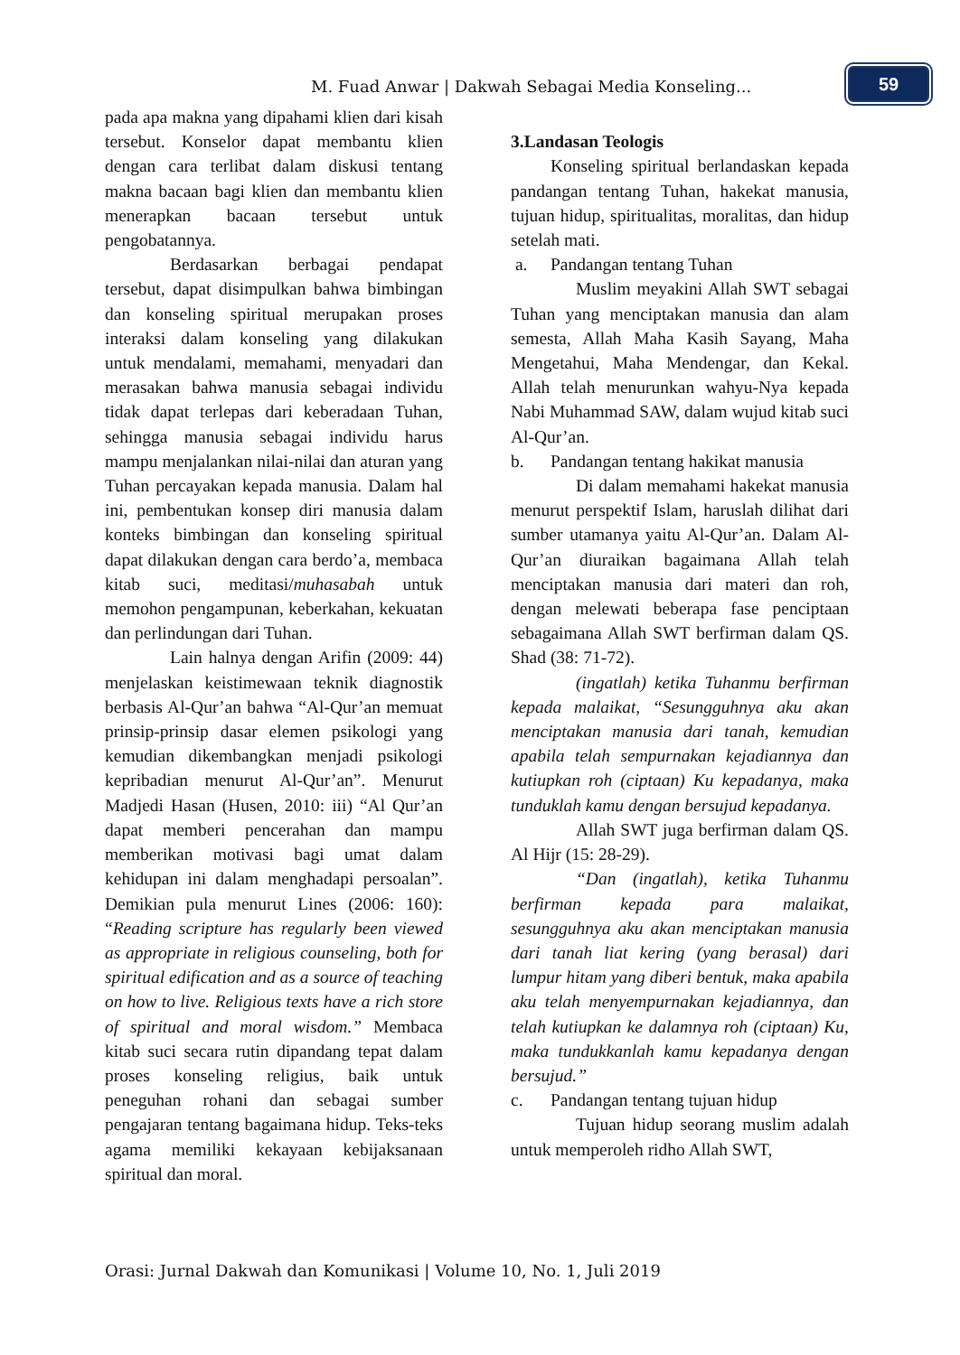M. Fuad Anwar | Dakwah Sebagai Media Konseling...
59
pada apa makna yang dipahami klien dari kisah tersebut. Konselor dapat membantu klien dengan cara terlibat dalam diskusi tentang makna bacaan bagi klien dan membantu klien menerapkan bacaan tersebut untuk pengobatannya.
Berdasarkan berbagai pendapat tersebut, dapat disimpulkan bahwa bimbingan dan konseling spiritual merupakan proses interaksi dalam konseling yang dilakukan untuk mendalami, memahami, menyadari dan merasakan bahwa manusia sebagai individu tidak dapat terlepas dari keberadaan Tuhan, sehingga manusia sebagai individu harus mampu menjalankan nilai-nilai dan aturan yang Tuhan percayakan kepada manusia. Dalam hal ini, pembentukan konsep diri manusia dalam konteks bimbingan dan konseling spiritual dapat dilakukan dengan cara berdo’a, membaca kitab suci, meditasi/muhasabah untuk memohon pengampunan, keberkahan, kekuatan dan perlindungan dari Tuhan.
Lain halnya dengan Arifin (2009: 44) menjelaskan keistimewaan teknik diagnostik berbasis Al-Qur’an bahwa “Al-Qur’an memuat prinsip-prinsip dasar elemen psikologi yang kemudian dikembangkan menjadi psikologi kepribadian menurut Al-Qur’an”. Menurut Madjedi Hasan (Husen, 2010: iii) “Al Qur’an dapat memberi pencerahan dan mampu memberikan motivasi bagi umat dalam kehidupan ini dalam menghadapi persoalan”. Demikian pula menurut Lines (2006: 160): “Reading scripture has regularly been viewed as appropriate in religious counseling, both for spiritual edification and as a source of teaching on how to live. Religious texts have a rich store of spiritual and moral wisdom.” Membaca kitab suci secara rutin dipandang tepat dalam proses konseling religius, baik untuk peneguhan rohani dan sebagai sumber pengajaran tentang bagaimana hidup. Teks-teks agama memiliki kekayaan kebijaksanaan spiritual dan moral.
3. Landasan Teologis
Konseling spiritual berlandaskan kepada pandangan tentang Tuhan, hakekat manusia, tujuan hidup, spiritualitas, moralitas, dan hidup setelah mati.
a. Pandangan tentang Tuhan
Muslim meyakini Allah SWT sebagai Tuhan yang menciptakan manusia dan alam semesta, Allah Maha Kasih Sayang, Maha Mengetahui, Maha Mendengar, dan Kekal. Allah telah menurunkan wahyu-Nya kepada Nabi Muhammad SAW, dalam wujud kitab suci Al-Qur’an.
b. Pandangan tentang hakikat manusia
Di dalam memahami hakekat manusia menurut perspektif Islam, haruslah dilihat dari sumber utamanya yaitu Al-Qur’an. Dalam Al-Qur’an diuraikan bagaimana Allah telah menciptakan manusia dari materi dan roh, dengan melewati beberapa fase penciptaan sebagaimana Allah SWT berfirman dalam QS. Shad (38: 71-72).
(ingatlah) ketika Tuhanmu berfirman kepada malaikat, “Sesungguhnya aku akan menciptakan manusia dari tanah, kemudian apabila telah sempurnakan kejadiannya dan kutiupkan roh (ciptaan) Ku kepadanya, maka tunduklah kamu dengan bersujud kepadanya.
Allah SWT juga berfirman dalam QS. Al Hijr (15: 28-29).
“Dan (ingatlah), ketika Tuhanmu berfirman kepada para malaikat, sesungguhnya aku akan menciptakan manusia dari tanah liat kering (yang berasal) dari lumpur hitam yang diberi bentuk, maka apabila aku telah menyempurnakan kejadiannya, dan telah kutiupkan ke dalamnya roh (ciptaan) Ku, maka tundukkanlah kamu kepadanya dengan bersujud.”
c. Pandangan tentang tujuan hidup
Tujuan hidup seorang muslim adalah untuk memperoleh ridho Allah SWT,
Orasi: Jurnal Dakwah dan Komunikasi | Volume 10, No. 1, Juli 2019